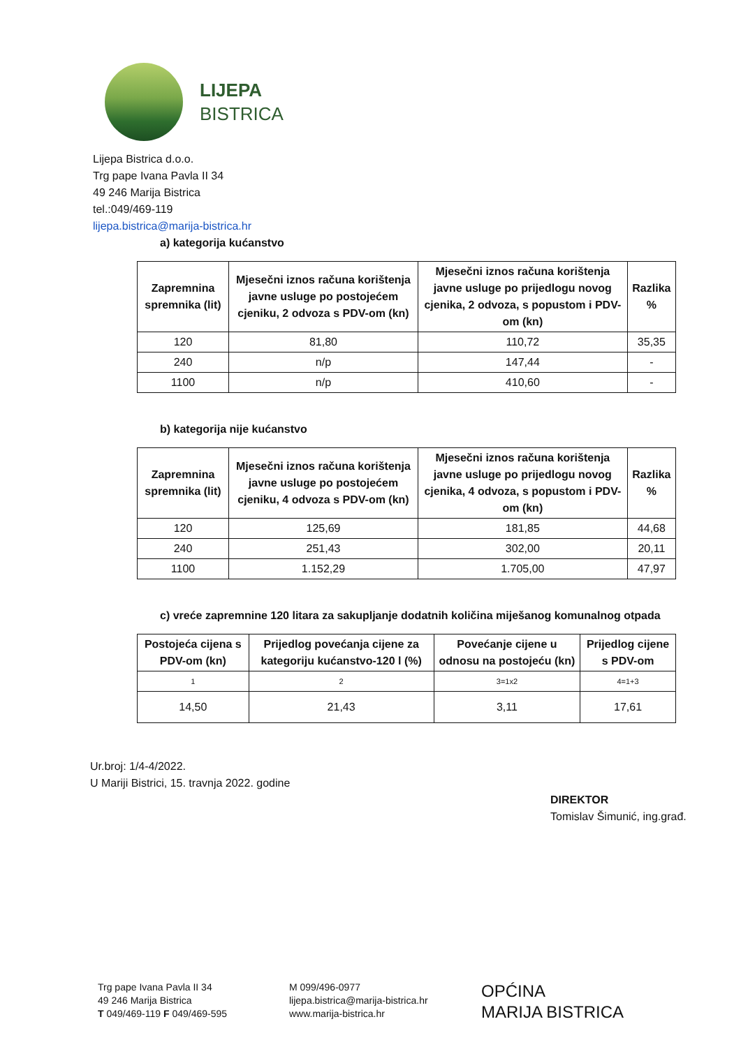LIJEPA
BISTRICA
Lijepa Bistrica d.o.o.
Trg pape Ivana Pavla II 34
49 246 Marija Bistrica
tel.:049/469-119
lijepa.bistrica@marija-bistrica.hr
a) kategorija kućanstvo
| Zapremnina spremnika (lit) | Mjesečni iznos računa korištenja javne usluge po postojećem cjeniku, 2 odvoza s PDV-om (kn) | Mjesečni iznos računa korištenja javne usluge po prijedlogu novog cjenika, 2 odvoza, s popustom i PDV-om (kn) | Razlika % |
| --- | --- | --- | --- |
| 120 | 81,80 | 110,72 | 35,35 |
| 240 | n/p | 147,44 | - |
| 1100 | n/p | 410,60 | - |
b) kategorija nije kućanstvo
| Zapremnina spremnika (lit) | Mjesečni iznos računa korištenja javne usluge po postojećem cjeniku, 4 odvoza s PDV-om (kn) | Mjesečni iznos računa korištenja javne usluge po prijedlogu novog cjenika, 4 odvoza, s popustom i PDV-om (kn) | Razlika % |
| --- | --- | --- | --- |
| 120 | 125,69 | 181,85 | 44,68 |
| 240 | 251,43 | 302,00 | 20,11 |
| 1100 | 1.152,29 | 1.705,00 | 47,97 |
c) vreće zapremnine 120 litara za sakupljanje dodatnih količina miješanog komunalnog otpada
| Postojeća cijena s PDV-om (kn) | Prijedlog povećanja cijene za kategoriju kućanstvo-120 l (%) | Povećanje cijene u odnosu na postojeću (kn) | Prijedlog cijene s PDV-om |
| --- | --- | --- | --- |
| 1 | 2 | 3=1x2 | 4=1+3 |
| 14,50 | 21,43 | 3,11 | 17,61 |
Ur.broj: 1/4-4/2022.
U Mariji Bistrici, 15. travnja 2022. godine
DIREKTOR
Tomislav Šimunić, ing.građ.
Trg pape Ivana Pavla II 34
49 246 Marija Bistrica
T 049/469-119 F 049/469-595
M 099/496-0977
lijepa.bistrica@marija-bistrica.hr
www.marija-bistrica.hr
OPĆINA
MARIJA BISTRICA